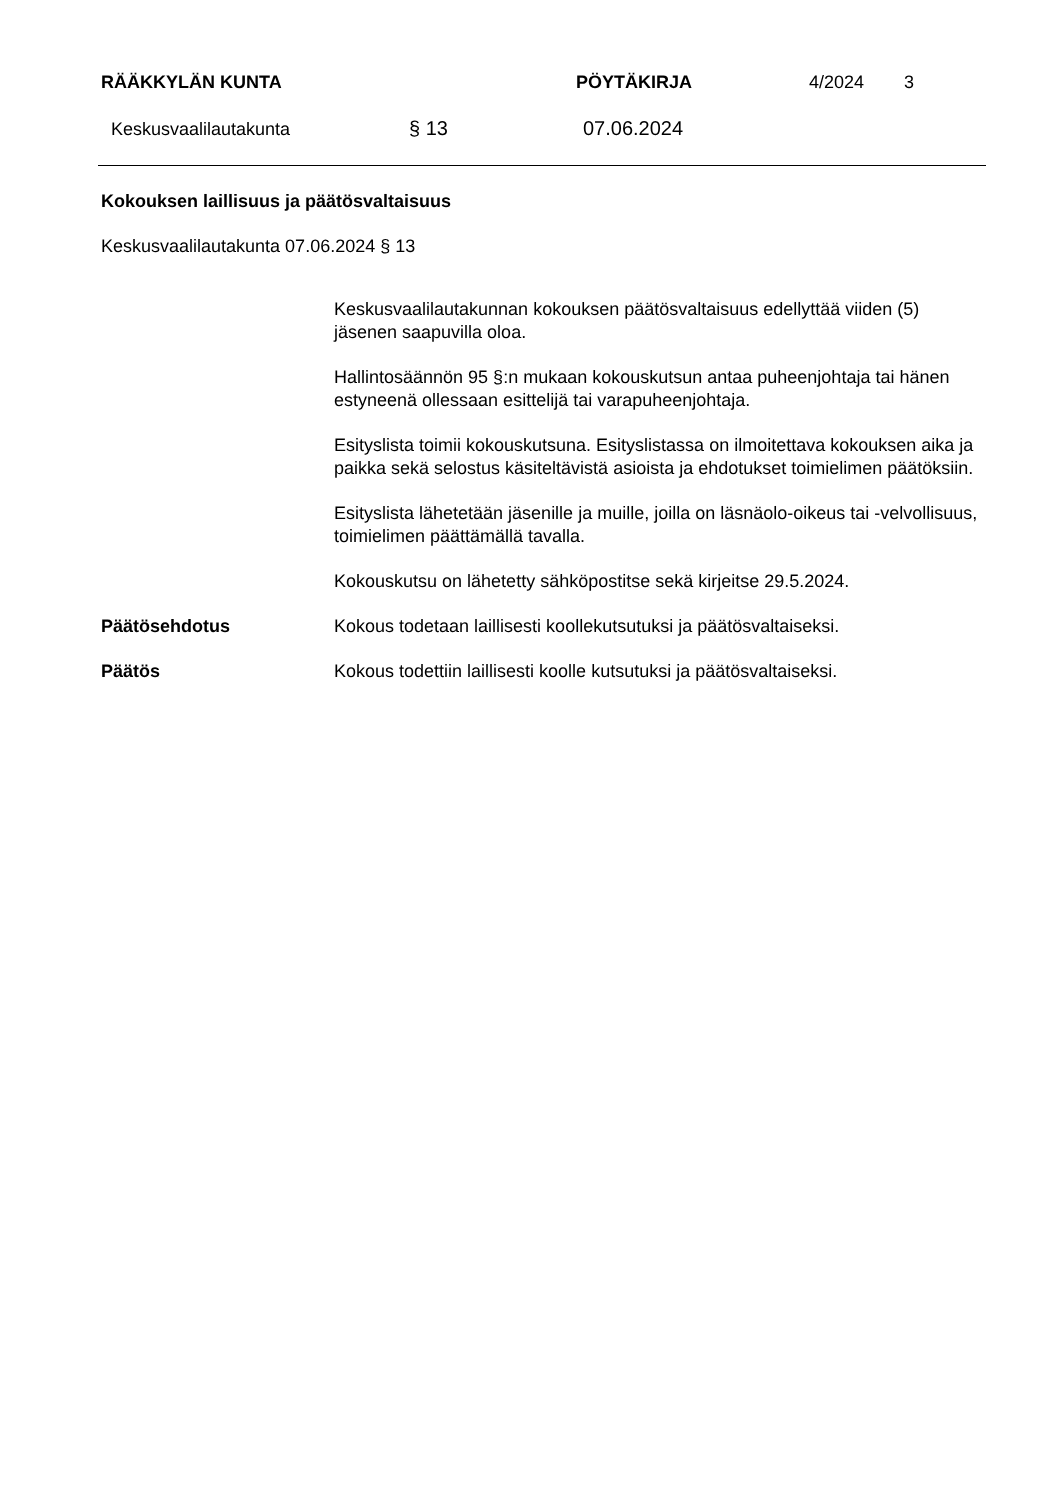RÄÄKKYLÄN KUNTA PÖYTÄKIRJA 4/2024 3
Keskusvaalilautakunta § 13 07.06.2024
Kokouksen laillisuus ja päätösvaltaisuus
Keskusvaalilautakunta 07.06.2024 § 13
Keskusvaalilautakunnan kokouksen päätösvaltaisuus edellyttää viiden (5) jäsenen saapuvilla oloa.
Hallintosäännön 95 §:n mukaan kokouskutsun antaa puheenjohtaja tai hänen estyneenä ollessaan esittelijä tai varapuheenjohtaja.
Esityslista toimii kokouskutsuna. Esityslistassa on ilmoitettava kokouksen aika ja paikka sekä selostus käsiteltävistä asioista ja ehdotukset toimielimen päätöksiin.
Esityslista lähetetään jäsenille ja muille, joilla on läsnäolo-oikeus tai -velvollisuus, toimielimen päättämällä tavalla.
Kokouskutsu on lähetetty sähköpostitse sekä kirjeitse 29.5.2024.
Päätösehdotus Kokous todetaan laillisesti koollekutsutuksi ja päätösvaltaiseksi.
Päätös Kokous todettiin laillisesti koolle kutsutuksi ja päätösvaltaiseksi.